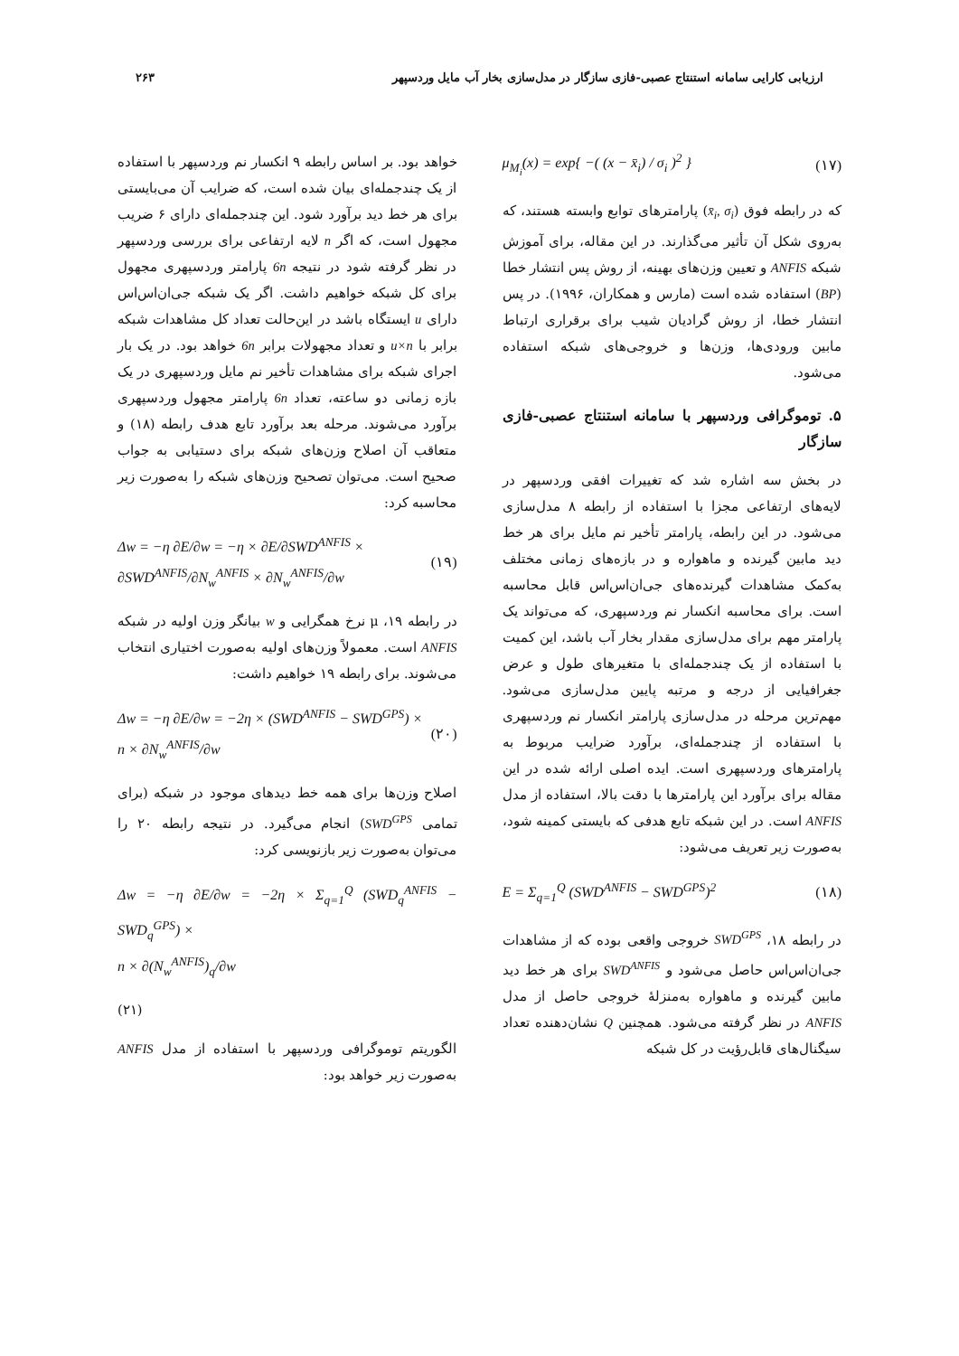ارزیابی کارایی سامانه استنتاج عصبی-فازی سازگار در مدل‌سازی بخار آب مایل وردسپهر ۲۶۳
μ<sub>M<sub>i</sub></sub>(x) = exp{ −( (x − x̄<sub>i</sub>) / σ<sub>i</sub> )<sup>2</sup> } (۱۷)
که در رابطه فوق (x̄<sub>i</sub>, σ<sub>i</sub>) پارامترهای توابع وابسته هستند، که به‌روی شکل آن تأثیر می‌گذارند. در این مقاله، برای آموزش شبکه ANFIS و تعیین وزن‌های بهینه، از روش پس انتشار خطا (BP) استفاده شده است (مارس و همکاران، ۱۹۹۶). در پس انتشار خطا، از روش گرادیان شیب برای برقراری ارتباط مابین ورودی‌ها، وزن‌ها و خروجی‌های شبکه استفاده می‌شود.
۵. توموگرافی وردسپهر با سامانه استنتاج عصبی-فازی سازگار
در بخش سه اشاره شد که تغییرات افقی وردسپهر در لایه‌های ارتفاعی مجزا با استفاده از رابطه ۸ مدل‌سازی می‌شود. در این رابطه، پارامتر تأخیر نم مایل برای هر خط دید مابین گیرنده و ماهواره و در بازه‌های زمانی مختلف به‌کمک مشاهدات گیرنده‌های جی‌ان‌اس‌اس قابل محاسبه است. برای محاسبه انکسار نم وردسپهری، که می‌تواند یک پارامتر مهم برای مدل‌سازی مقدار بخار آب باشد، این کمیت با استفاده از یک چندجمله‌ای با متغیرهای طول و عرض جغرافیایی از درجه و مرتبه پایین مدل‌سازی می‌شود. مهم‌ترین مرحله در مدل‌سازی پارامتر انکسار نم وردسپهری با استفاده از چندجمله‌ای، برآورد ضرایب مربوط به پارامترهای وردسپهری است. ایده اصلی ارائه شده در این مقاله برای برآورد این پارامترها با دقت بالا، استفاده از مدل ANFIS است. در این شبکه تابع هدفی که بایستی کمینه شود، به‌صورت زیر تعریف می‌شود:
E = Σ<sub>q=1</sub><sup>Q</sup> (SWD<sup>ANFIS</sup> − SWD<sup>GPS</sup>)<sup>2</sup> (۱۸)
در رابطه ۱۸، SWD<sup>GPS</sup> خروجی واقعی بوده که از مشاهدات جی‌ان‌اس‌اس حاصل می‌شود و SWD<sup>ANFIS</sup> برای هر خط دید مابین گیرنده و ماهواره به‌منزلهٔ خروجی حاصل از مدل ANFIS در نظر گرفته می‌شود. همچنین Q نشان‌دهنده تعداد سیگنال‌های قابل‌رؤیت در کل شبکه
خواهد بود. بر اساس رابطه ۹ انکسار نم وردسپهر با استفاده از یک چندجمله‌ای بیان شده است، که ضرایب آن می‌بایستی برای هر خط دید برآورد شود. این چندجمله‌ای دارای ۶ ضریب مجهول است، که اگر n لایه ارتفاعی برای بررسی وردسپهر در نظر گرفته شود در نتیجه 6n پارامتر وردسپهری مجهول برای کل شبکه خواهیم داشت. اگر یک شبکه جی‌ان‌اس‌اس دارای u ایستگاه باشد در این‌حالت تعداد کل مشاهدات شبکه برابر با u×n و تعداد مجهولات برابر 6n خواهد بود. در یک بار اجرای شبکه برای مشاهدات تأخیر نم مایل وردسپهری در یک بازه زمانی دو ساعته، تعداد 6n پارامتر مجهول وردسپهری برآورد می‌شوند. مرحله بعد برآورد تابع هدف رابطه (۱۸) و متعاقب آن اصلاح وزن‌های شبکه برای دستیابی به جواب صحیح است. می‌توان تصحیح وزن‌های شبکه را به‌صورت زیر محاسبه کرد:
Δw = −η ∂E/∂w = −η × ∂E/∂SWD<sup>ANFIS</sup> ×
∂SWD<sup>ANFIS</sup>/∂N<sub>w</sub><sup>ANFIS</sup> × ∂N<sub>w</sub><sup>ANFIS</sup>/∂w (۱۹)
در رابطه ۱۹، μ نرخ همگرایی و w بیانگر وزن اولیه در شبکه ANFIS است. معمولاً وزن‌های اولیه به‌صورت اختیاری انتخاب می‌شوند. برای رابطه ۱۹ خواهیم داشت:
Δw = −η ∂E/∂w = −2η × (SWD<sup>ANFIS</sup> − SWD<sup>GPS</sup>) ×
n × ∂N<sub>w</sub><sup>ANFIS</sup>/∂w (۲۰)
اصلاح وزن‌ها برای همه خط دیدهای موجود در شبکه (برای تمامی SWD<sup>GPS</sup>) انجام می‌گیرد. در نتیجه رابطه ۲۰ را می‌توان به‌صورت زیر بازنویسی کرد:
Δw = −η ∂E/∂w = −2η × Σ<sub>q=1</sub><sup>Q</sup> (SWD<sub>q</sub><sup>ANFIS</sup> − SWD<sub>q</sub><sup>GPS</sup>) ×
n × ∂(N<sub>w</sub><sup>ANFIS</sup>)<sub>q</sub>/∂w
(۲۱)
الگوریتم توموگرافی وردسپهر با استفاده از مدل ANFIS به‌صورت زیر خواهد بود: